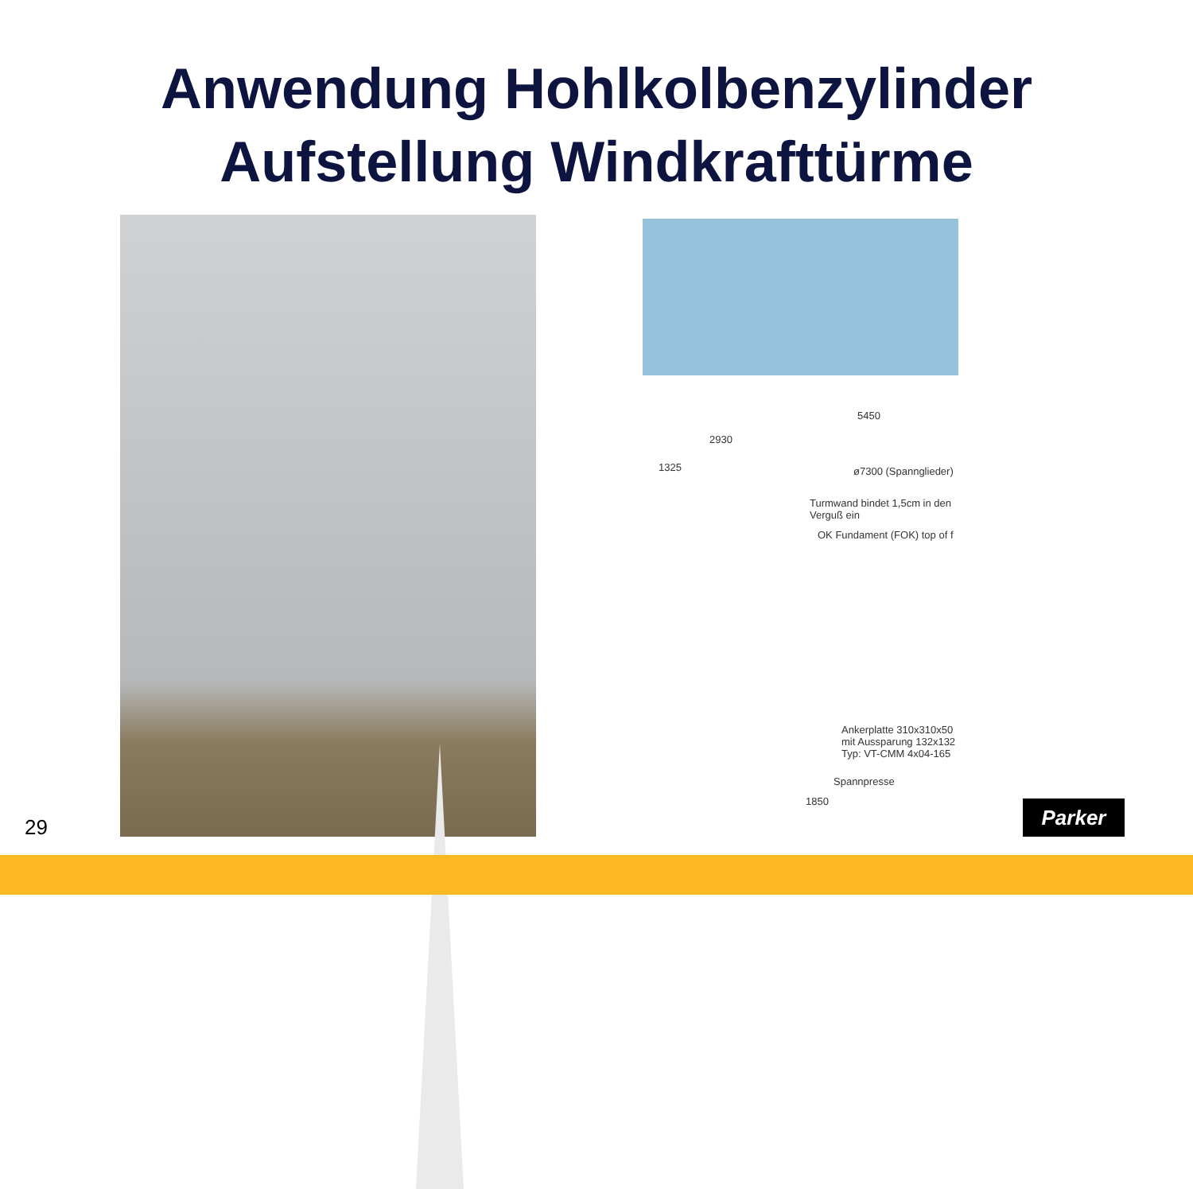Anwendung Hohlkolbenzylinder
Aufstellung Windkrafttürme
5450
2930
1325 ø7300 (Spannglieder)
Turmwand bindet 1,5cm in den Verguß ein
OK Fundament (FOK) top of f
Ankerplatte 310x310x50 mit Aussparung 132x132 Typ: VT-CMM 4x04-165
Spannpresse
1850
29
Parker